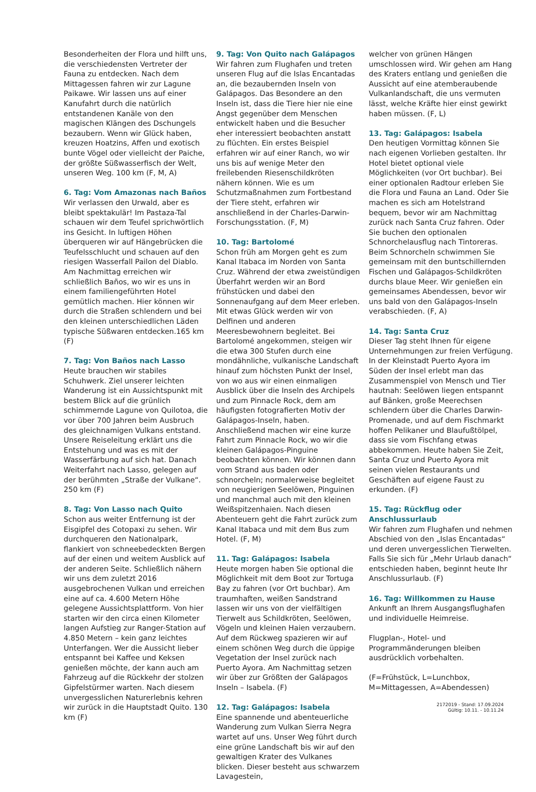Besonderheiten der Flora und hilft uns, die verschiedensten Vertreter der Fauna zu entdecken. Nach dem Mittagessen fahren wir zur Lagune Paikawe. Wir lassen uns auf einer Kanufahrt durch die natürlich entstandenen Kanäle von den magischen Klängen des Dschungels bezaubern. Wenn wir Glück haben, kreuzen Hoatzins, Affen und exotisch bunte Vögel oder vielleicht der Paiche, der größte Süßwasserfisch der Welt, unseren Weg. 100 km (F, M, A)
6. Tag: Vom Amazonas nach Baños
Wir verlassen den Urwald, aber es bleibt spektakulär! Im Pastaza-Tal schauen wir dem Teufel sprichwörtlich ins Gesicht. In luftigen Höhen überqueren wir auf Hängebrücken die Teufelsschlucht und schauen auf den riesigen Wasserfall Pailon del Diablo. Am Nachmittag erreichen wir schließlich Baños, wo wir es uns in einem familiengeführten Hotel gemütlich machen. Hier können wir durch die Straßen schlendern und bei den kleinen unterschiedlichen Läden typische Süßwaren entdecken.165 km (F)
7. Tag: Von Baños nach Lasso
Heute brauchen wir stabiles Schuhwerk. Ziel unserer leichten Wanderung ist ein Aussichtspunkt mit bestem Blick auf die grünlich schimmernde Lagune von Quilotoa, die vor über 700 Jahren beim Ausbruch des gleichnamigen Vulkans entstand. Unsere Reiseleitung erklärt uns die Entstehung und was es mit der Wasserfärbung auf sich hat. Danach Weiterfahrt nach Lasso, gelegen auf der berühmten „Straße der Vulkane“. 250 km (F)
8. Tag: Von Lasso nach Quito
Schon aus weiter Entfernung ist der Eisgipfel des Cotopaxi zu sehen. Wir durchqueren den Nationalpark, flankiert von schneebedeckten Bergen auf der einen und weitem Ausblick auf der anderen Seite. Schließlich nähern wir uns dem zuletzt 2016 ausgebrochenen Vulkan und erreichen eine auf ca. 4.600 Metern Höhe gelegene Aussichtsplattform. Von hier starten wir den circa einen Kilometer langen Aufstieg zur Ranger-Station auf 4.850 Metern – kein ganz leichtes Unterfangen. Wer die Aussicht lieber entspannt bei Kaffee und Keksen genießen möchte, der kann auch am Fahrzeug auf die Rückkehr der stolzen Gipfelstürmer warten. Nach diesem unvergesslichen Naturerlebnis kehren wir zurück in die Hauptstadt Quito. 130 km (F)
9. Tag: Von Quito nach Galápagos
Wir fahren zum Flughafen und treten unseren Flug auf die Islas Encantadas an, die bezaubernden Inseln von Galápagos. Das Besondere an den Inseln ist, dass die Tiere hier nie eine Angst gegenüber dem Menschen entwickelt haben und die Besucher eher interessiert beobachten anstatt zu flüchten. Ein erstes Beispiel erfahren wir auf einer Ranch, wo wir uns bis auf wenige Meter den freilebenden Riesenschildkröten nähern können. Wie es um Schutzmaßnahmen zum Fortbestand der Tiere steht, erfahren wir anschließend in der Charles-Darwin-Forschungsstation. (F, M)
10. Tag: Bartolomé
Schon früh am Morgen geht es zum Kanal Itabaca im Norden von Santa Cruz. Während der etwa zweistündigen Überfahrt werden wir an Bord frühstücken und dabei den Sonnenaufgang auf dem Meer erleben. Mit etwas Glück werden wir von Delfinen und anderen Meeresbewohnern begleitet. Bei Bartolomé angekommen, steigen wir die etwa 300 Stufen durch eine mondähnliche, vulkanische Landschaft hinauf zum höchsten Punkt der Insel, von wo aus wir einen einmaligen Ausblick über die Inseln des Archipels und zum Pinnacle Rock, dem am häufigsten fotografierten Motiv der Galápagos-Inseln, haben. Anschließend machen wir eine kurze Fahrt zum Pinnacle Rock, wo wir die kleinen Galápagos-Pinguine beobachten können. Wir können dann vom Strand aus baden oder schnorcheln; normalerweise begleitet von neugierigen Seelöwen, Pinguinen und manchmal auch mit den kleinen Weißspitzenhaien. Nach diesen Abenteuern geht die Fahrt zurück zum Kanal Itabaca und mit dem Bus zum Hotel. (F, M)
11. Tag: Galápagos: Isabela
Heute morgen haben Sie optional die Möglichkeit mit dem Boot zur Tortuga Bay zu fahren (vor Ort buchbar). Am traumhaften, weißen Sandstrand lassen wir uns von der vielfältigen Tierwelt aus Schildkröten, Seelöwen, Vögeln und kleinen Haien verzaubern. Auf dem Rückweg spazieren wir auf einem schönen Weg durch die üppige Vegetation der Insel zurück nach Puerto Ayora. Am Nachmittag setzen wir über zur Größten der Galápagos Inseln – Isabela. (F)
12. Tag: Galápagos: Isabela
Eine spannende und abenteuerliche Wanderung zum Vulkan Sierra Negra wartet auf uns. Unser Weg führt durch eine grüne Landschaft bis wir auf den gewaltigen Krater des Vulkanes blicken. Dieser besteht aus schwarzem Lavagestein,
welcher von grünen Hängen umschlossen wird. Wir gehen am Hang des Kraters entlang und genießen die Aussicht auf eine atemberaubende Vulkanlandschaft, die uns vermuten lässt, welche Kräfte hier einst gewirkt haben müssen. (F, L)
13. Tag: Galápagos: Isabela
Den heutigen Vormittag können Sie nach eigenen Vorlieben gestalten. Ihr Hotel bietet optional viele Möglichkeiten (vor Ort buchbar). Bei einer optionalen Radtour erleben Sie die Flora und Fauna an Land. Oder Sie machen es sich am Hotelstrand bequem, bevor wir am Nachmittag zurück nach Santa Cruz fahren. Oder Sie buchen den optionalen Schnorchelausflug nach Tintoreras. Beim Schnorcheln schwimmen Sie gemeinsam mit den buntschillernden Fischen und Galápagos-Schildkröten durchs blaue Meer. Wir genießen ein gemeinsames Abendessen, bevor wir uns bald von den Galápagos-Inseln verabschieden. (F, A)
14. Tag: Santa Cruz
Dieser Tag steht Ihnen für eigene Unternehmungen zur freien Verfügung. In der Kleinstadt Puerto Ayora im Süden der Insel erlebt man das Zusammenspiel von Mensch und Tier hautnah: Seelöwen liegen entspannt auf Bänken, große Meerechsen schlendern über die Charles Darwin-Promenade, und auf dem Fischmarkt hoffen Pelikaner und Blaufußtölpel, dass sie vom Fischfang etwas abbekommen. Heute haben Sie Zeit, Santa Cruz und Puerto Ayora mit seinen vielen Restaurants und Geschäften auf eigene Faust zu erkunden. (F)
15. Tag: Rückflug oder Anschlussurlaub
Wir fahren zum Flughafen und nehmen Abschied von den „Islas Encantadas“ und deren unvergesslichen Tierwelten. Falls Sie sich für „Mehr Urlaub danach“ entschieden haben, beginnt heute Ihr Anschlussurlaub. (F)
16. Tag: Willkommen zu Hause
Ankunft an Ihrem Ausgangsflughafen und individuelle Heimreise.
Flugplan-, Hotel- und Programmänderungen bleiben ausdrücklich vorbehalten.
(F=Frühstück, L=Lunchbox, M=Mittagessen, A=Abendessen)
2172019 - Stand: 17.09.2024
Gültig: 10.11. - 10.11.24